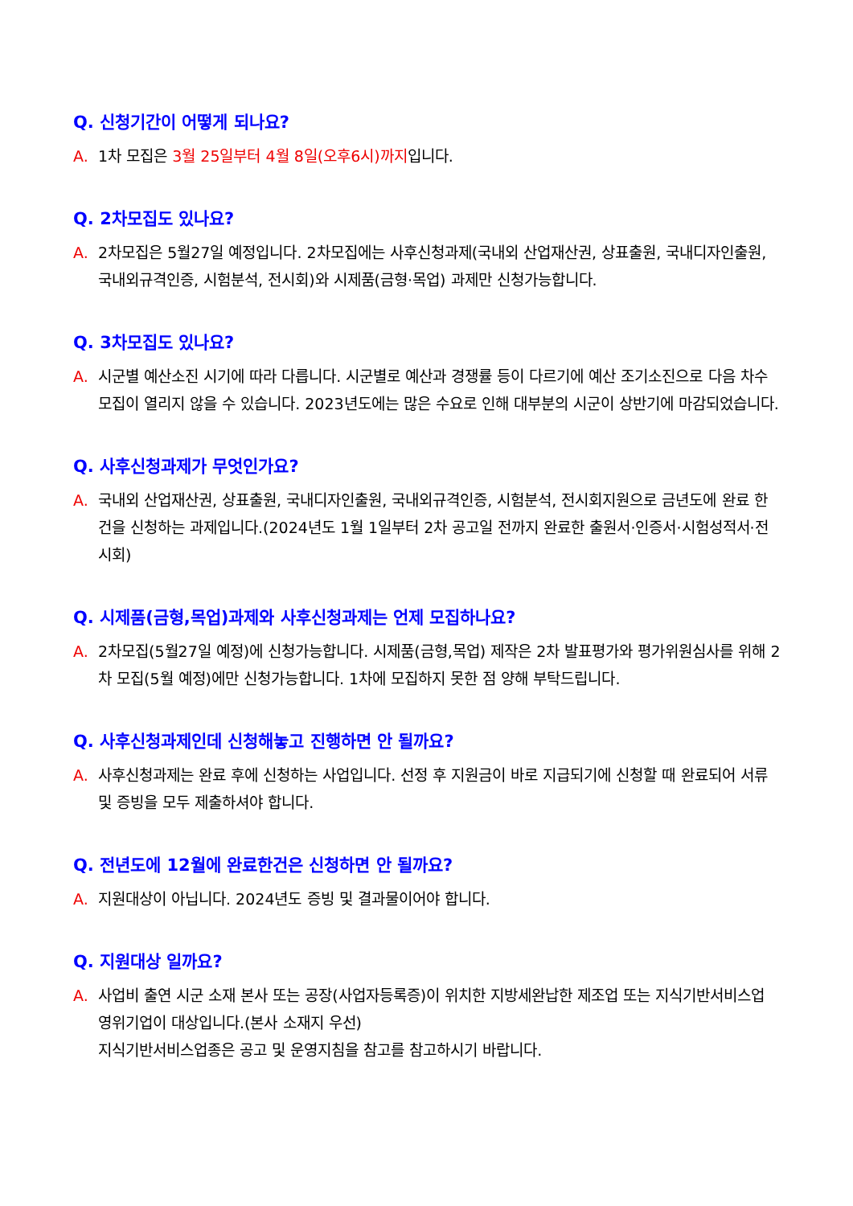Q. 신청기간이 어떻게 되나요?
A. 1차 모집은 3월 25일부터 4월 8일(오후6시)까지입니다.
Q. 2차모집도 있나요?
A. 2차모집은 5월27일 예정입니다. 2차모집에는 사후신청과제(국내외 산업재산권, 상표출원, 국내디자인출원, 국내외규격인증, 시험분석, 전시회)와 시제품(금형·목업) 과제만 신청가능합니다.
Q. 3차모집도 있나요?
A. 시군별 예산소진 시기에 따라 다릅니다. 시군별로 예산과 경쟁률 등이 다르기에 예산 조기소진으로 다음 차수모집이 열리지 않을 수 있습니다. 2023년도에는 많은 수요로 인해 대부분의 시군이 상반기에 마감되었습니다.
Q. 사후신청과제가 무엇인가요?
A. 국내외 산업재산권, 상표출원, 국내디자인출원, 국내외규격인증, 시험분석, 전시회지원으로 금년도에 완료 한 건을 신청하는 과제입니다.(2024년도 1월 1일부터 2차 공고일 전까지 완료한 출원서·인증서·시험성적서·전시회)
Q. 시제품(금형,목업)과제와 사후신청과제는 언제 모집하나요?
A. 2차모집(5월27일 예정)에 신청가능합니다. 시제품(금형,목업) 제작은 2차 발표평가와 평가위원심사를 위해 2차 모집(5월 예정)에만 신청가능합니다. 1차에 모집하지 못한 점 양해 부탁드립니다.
Q. 사후신청과제인데 신청해놓고 진행하면 안 될까요?
A. 사후신청과제는 완료 후에 신청하는 사업입니다. 선정 후 지원금이 바로 지급되기에 신청할 때 완료되어 서류 및 증빙을 모두 제출하셔야 합니다.
Q. 전년도에 12월에 완료한건은 신청하면 안 될까요?
A. 지원대상이 아닙니다. 2024년도 증빙 및 결과물이어야 합니다.
Q. 지원대상 일까요?
A. 사업비 출연 시군 소재 본사 또는 공장(사업자등록증)이 위치한 지방세완납한 제조업 또는 지식기반서비스업 영위기업이 대상입니다.(본사 소재지 우선)
지식기반서비스업종은 공고 및 운영지침을 참고를 참고하시기 바랍니다.